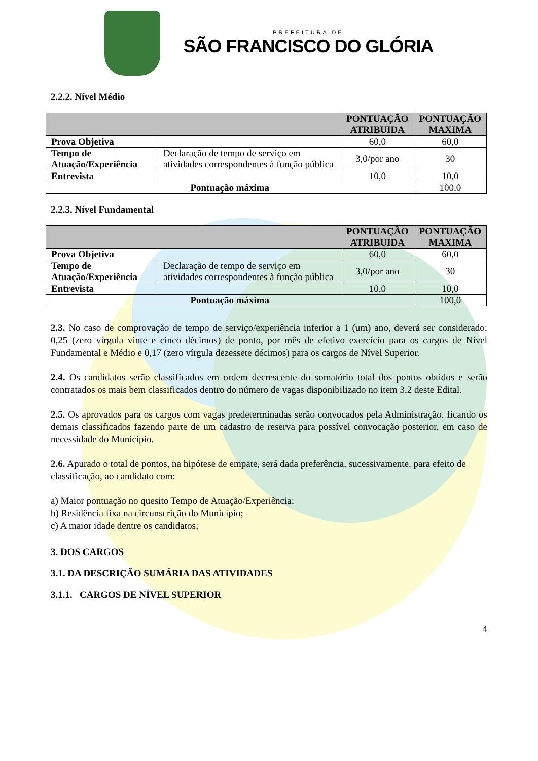PREFEITURA DE
SÃO FRANCISCO DO GLÓRIA
2.2.2. Nível Médio
| | | PONTUAÇÃO ATRIBUIDA | PONTUAÇÃO MAXIMA |
| --- | --- | --- | --- |
| Prova Objetiva | | 60,0 | 60,0 |
| Tempo de Atuação/Experiência | Declaração de tempo de serviço em atividades correspondentes à função pública | 3,0/por ano | 30 |
| Entrevista | | 10,0 | 10,0 |
| Pontuação máxima | | | 100,0 |
2.2.3. Nível Fundamental
| | | PONTUAÇÃO ATRIBUIDA | PONTUAÇÃO MAXIMA |
| --- | --- | --- | --- |
| Prova Objetiva | | 60,0 | 60,0 |
| Tempo de Atuação/Experiência | Declaração de tempo de serviço em atividades correspondentes à função pública | 3,0/por ano | 30 |
| Entrevista | | 10,0 | 10,0 |
| Pontuação máxima | | | 100,0 |
2.3. No caso de comprovação de tempo de serviço/experiência inferior a 1 (um) ano, deverá ser considerado: 0,25 (zero vírgula vinte e cinco décimos) de ponto, por mês de efetivo exercício para os cargos de Nível Fundamental e Médio e 0,17 (zero vírgula dezessete décimos) para os cargos de Nível Superior.
2.4. Os candidatos serão classificados em ordem decrescente do somatório total dos pontos obtidos e serão contratados os mais bem classificados dentro do número de vagas disponibilizado no item 3.2 deste Edital.
2.5. Os aprovados para os cargos com vagas predeterminadas serão convocados pela Administração, ficando os demais classificados fazendo parte de um cadastro de reserva para possível convocação posterior, em caso de necessidade do Município.
2.6. Apurado o total de pontos, na hipótese de empate, será dada preferência, sucessivamente, para efeito de classificação, ao candidato com:
a) Maior pontuação no quesito Tempo de Atuação/Experiência;
b) Residência fixa na circunscrição do Município;
c) A maior idade dentre os candidatos;
3. DOS CARGOS
3.1. DA DESCRIÇÃO SUMÁRIA DAS ATIVIDADES
3.1.1. CARGOS DE NÍVEL SUPERIOR
4